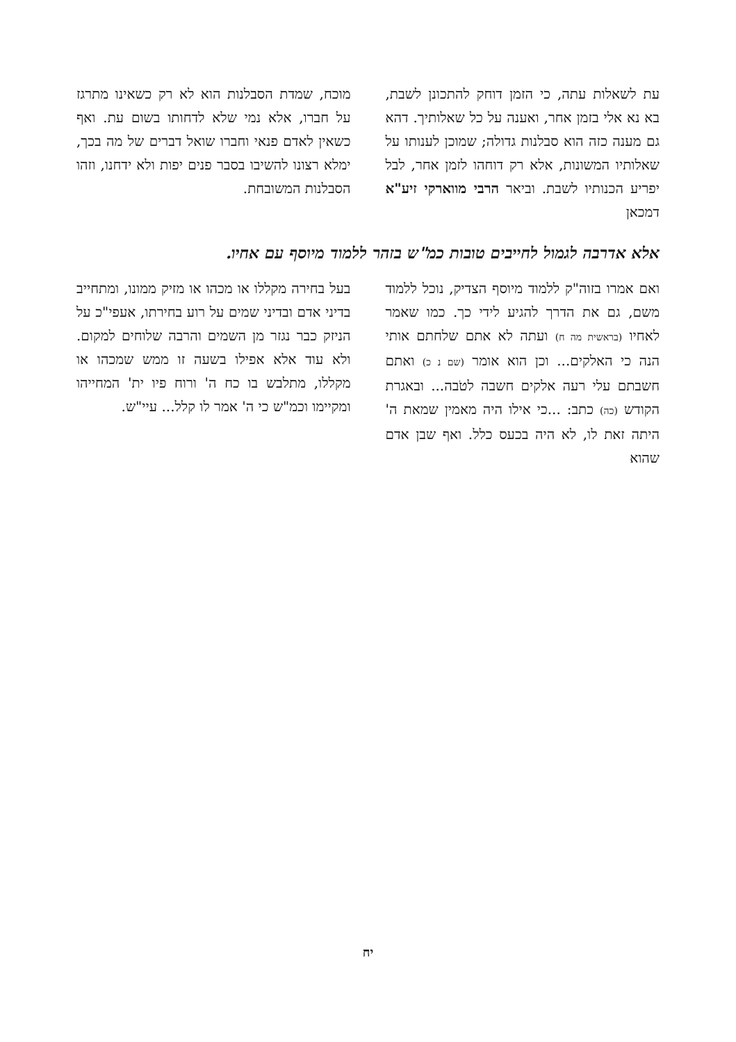עת לשאלות עתה, כי הזמן דוחק להתכונן לשבת, בא נא אלי בזמן אחר, ואענה על כל שאלותיך. דהא גם מענה כזה הוא סבלנות גדולה; שמוכן לענותו על שאלותיו המשונות, אלא רק דוחהו לזמן אחר, לבל יפריע הכנותיו לשבת. וביאר הרבי מווארקי זיע"א דמכאן
מוכח, שמדת הסבלנות הוא לא רק כשאינו מתרגז על חברו, אלא נמי שלא לדחותו בשום עת. ואף כשאין לאדם פנאי וחברו שואל דברים של מה בכך, ימלא רצונו להשיבו בסבר פנים יפות ולא ידחנו, וזהו הסבלנות המשובחת.
אלא אדרבה לגמול לחייבים טובות כמ"ש בזהר ללמוד מיוסף עם אחיו.
ואם אמרו בזוה"ק ללמוד מיוסף הצדיק, נוכל ללמוד משם, גם את הדרך להגיע לידי כך. כמו שאמר לאחיו (בראשית מה ח) ועתה לא אתם שלחתם אותי הנה כי האלקים... וכן הוא אומר (שם נ כ) ואתם חשבתם עלי רעה אלקים חשבה לטֹבה... ובאגרת הקודש (כה) כתב: ...כי אילו היה מאמין שמאת ה' היתה זאת לו, לא היה בכעס כלל. ואף שבן אדם שהוא
בעל בחירה מקללו או מכהו או מזיק ממונו, ומתחייב בדיני אדם ובדיני שמים על רוע בחירתו, אעפי"כ על הניזק כבר נגזר מן השמים והרבה שלוחים למקום. ולא עוד אלא אפילו בשעה זו ממש שמכהו או מקללו, מתלבש בו כח ה' ורוח פיו ית' המחייהו ומקיימו וכמ"ש כי ה' אמר לו קלל... עיי"ש.
יח